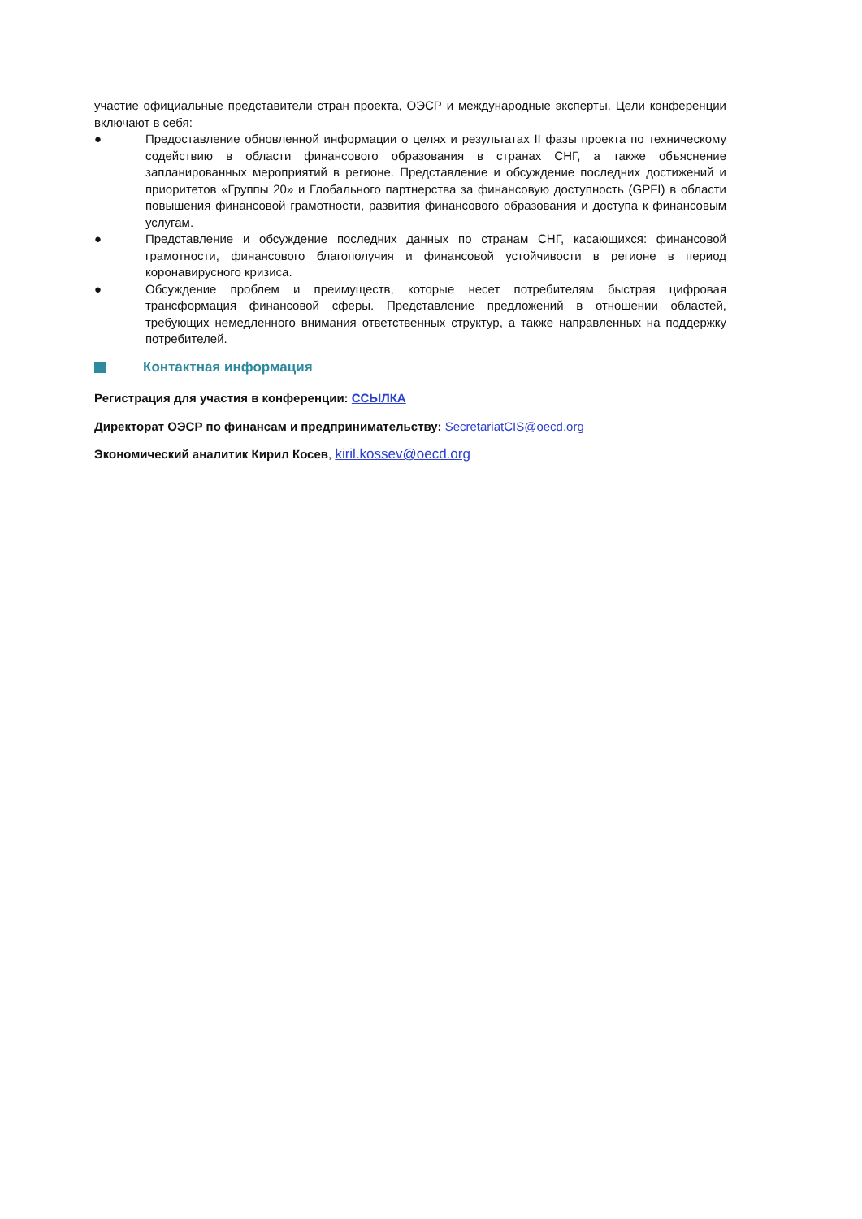участие официальные представители стран проекта, ОЭСР и международные эксперты. Цели конференции включают в себя:
● Предоставление обновленной информации о целях и результатах II фазы проекта по техническому содействию в области финансового образования в странах СНГ, а также объяснение запланированных мероприятий в регионе. Представление и обсуждение последних достижений и приоритетов «Группы 20» и Глобального партнерства за финансовую доступность (GPFI) в области повышения финансовой грамотности, развития финансового образования и доступа к финансовым услугам.
● Представление и обсуждение последних данных по странам СНГ, касающихся: финансовой грамотности, финансового благополучия и финансовой устойчивости в регионе в период коронавирусного кризиса.
● Обсуждение проблем и преимуществ, которые несет потребителям быстрая цифровая трансформация финансовой сферы. Представление предложений в отношении областей, требующих немедленного внимания ответственных структур, а также направленных на поддержку потребителей.
Контактная информация
Регистрация для участия в конференции: ССЫЛКА
Директорат ОЭСР по финансам и предпринимательству: SecretariatCIS@oecd.org
Экономический аналитик Кирил Косев, kiril.kossev@oecd.org